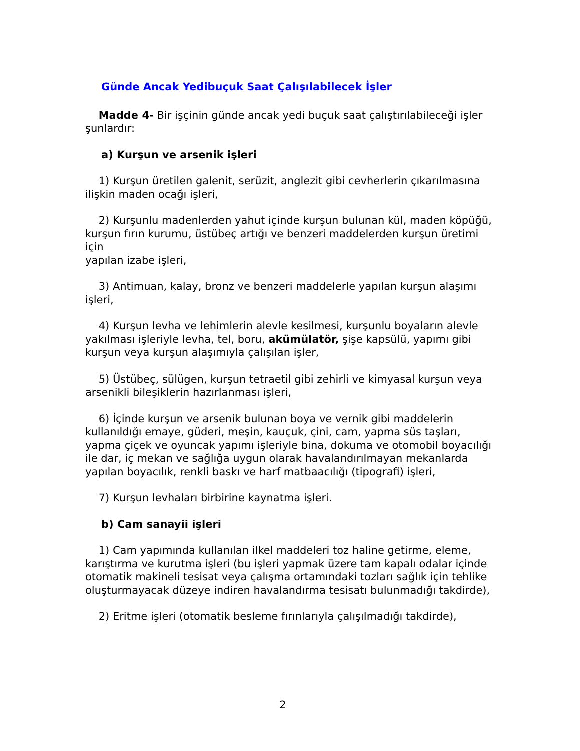Günde Ancak Yedibuçuk Saat Çalışılabilecek İşler
Madde 4- Bir işçinin günde ancak yedi buçuk saat çalıştırılabileceği işler şunlardır:
a) Kurşun ve arsenik işleri
1) Kurşun üretilen galenit, serüzit, anglezit gibi cevherlerin çıkarılmasına ilişkin maden ocağı işleri,
2) Kurşunlu madenlerden yahut içinde kurşun bulunan kül, maden köpüğü, kurşun fırın kurumu, üstübeç artığı ve benzeri maddelerden kurşun üretimi için
yapılan izabe işleri,
3) Antimuan, kalay, bronz ve benzeri maddelerle yapılan kurşun alaşımı işleri,
4) Kurşun levha ve lehimlerin alevle kesilmesi, kurşunlu boyaların alevle yakılması işleriyle levha, tel, boru, akümülatör, şişe kapsülü, yapımı gibi kurşun veya kurşun alaşımıyla çalışılan işler,
5) Üstübeç, sülügen, kurşun tetraetil gibi zehirli ve kimyasal kurşun veya arsenikli bileşiklerin hazırlanması işleri,
6) İçinde kurşun ve arsenik bulunan boya ve vernik gibi maddelerin kullanıldığı emaye, güderi, meşin, kauçuk, çini, cam, yapma süs taşları, yapma çiçek ve oyuncak yapımı işleriyle bina, dokuma ve otomobil boyacılığı ile dar, iç mekan ve sağlığa uygun olarak havalandırılmayan mekanlarda yapılan boyacılık, renkli baskı ve harf matbaacılığı (tipografi) işleri,
7) Kurşun levhaları birbirine kaynatma işleri.
b) Cam sanayii işleri
1) Cam yapımında kullanılan ilkel maddeleri toz haline getirme, eleme, karıştırma ve kurutma işleri (bu işleri yapmak üzere tam kapalı odalar içinde
otomatik makineli tesisat veya çalışma ortamındaki tozları sağlık için tehlike
oluşturmayacak düzeye indiren havalandırma tesisatı bulunmadığı takdirde),
2) Eritme işleri (otomatik besleme fırınlarıyla çalışılmadığı takdirde),
2